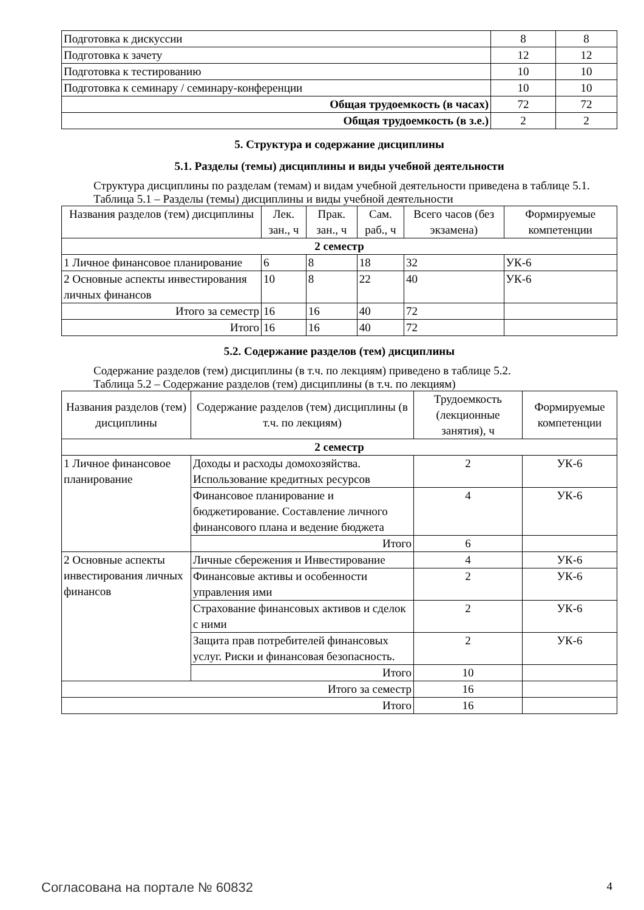| Подготовка к дискуссии | 8 | 8 |
| Подготовка к зачету | 12 | 12 |
| Подготовка к тестированию | 10 | 10 |
| Подготовка к семинару / семинару-конференции | 10 | 10 |
| Общая трудоемкость (в часах) | 72 | 72 |
| Общая трудоемкость (в з.е.) | 2 | 2 |
5. Структура и содержание дисциплины
5.1. Разделы (темы) дисциплины и виды учебной деятельности
Структура дисциплины по разделам (темам) и видам учебной деятельности приведена в таблице 5.1.
Таблица 5.1 – Разделы (темы) дисциплины и виды учебной деятельности
| Названия разделов (тем) дисциплины | Лек. зан., ч | Прак. зан., ч | Сам. раб., ч | Всего часов (без экзамена) | Формируемые компетенции |
| --- | --- | --- | --- | --- | --- |
| 2 семестр | | | | | |
| 1 Личное финансовое планирование | 6 | 8 | 18 | 32 | УК-6 |
| 2 Основные аспекты инвестирования личных финансов | 10 | 8 | 22 | 40 | УК-6 |
| Итого за семестр | 16 | 16 | 40 | 72 | |
| Итого | 16 | 16 | 40 | 72 | |
5.2. Содержание разделов (тем) дисциплины
Содержание разделов (тем) дисциплины (в т.ч. по лекциям) приведено в таблице 5.2.
Таблица 5.2 – Содержание разделов (тем) дисциплины (в т.ч. по лекциям)
| Названия разделов (тем) дисциплины | Содержание разделов (тем) дисциплины (в т.ч. по лекциям) | Трудоемкость (лекционные занятия), ч | Формируемые компетенции |
| --- | --- | --- | --- |
| 2 семестр | | | |
| 1 Личное финансовое планирование | Доходы и расходы домохозяйства. Использование кредитных ресурсов | 2 | УК-6 |
| | Финансовое планирование и бюджетирование. Составление личного финансового плана и ведение бюджета | 4 | УК-6 |
| | Итого | 6 | |
| 2 Основные аспекты инвестирования личных финансов | Личные сбережения и Инвестирование | 4 | УК-6 |
| | Финансовые активы и особенности управления ими | 2 | УК-6 |
| | Страхование финансовых активов и сделок с ними | 2 | УК-6 |
| | Защита прав потребителей финансовых услуг. Риски и финансовая безопасность. | 2 | УК-6 |
| | Итого | 10 | |
| Итого за семестр | | 16 | |
| Итого | | 16 | |
Согласована на портале № 60832 4